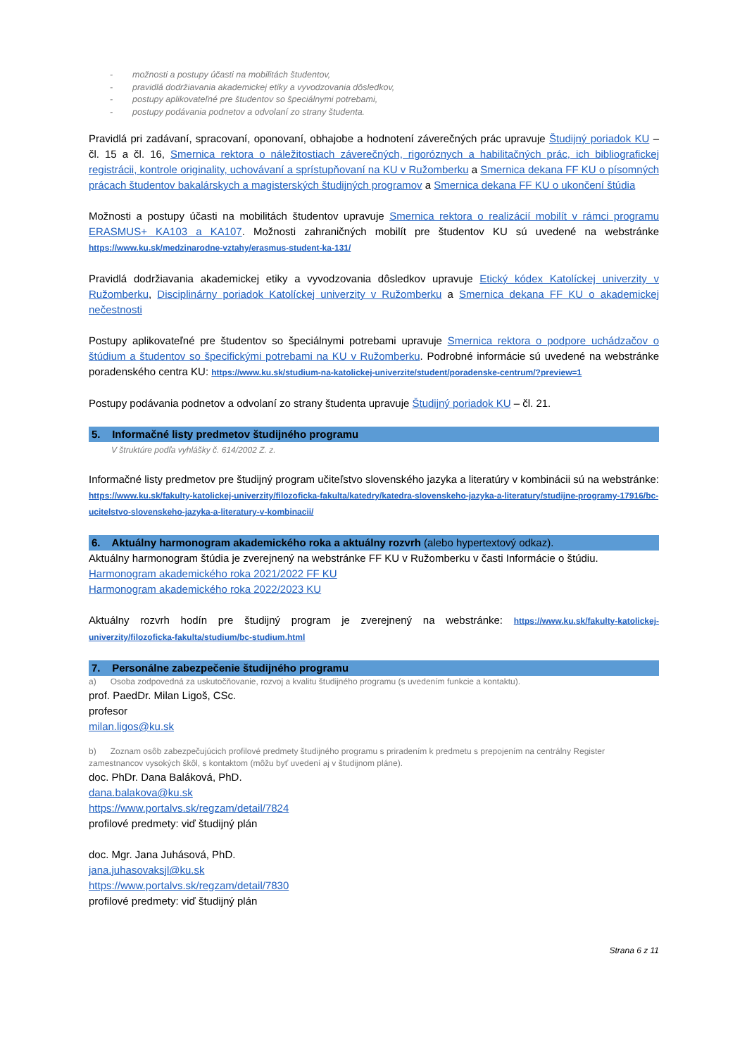- možnosti a postupy účasti na mobilitách študentov,
- pravidlá dodržiavania akademickej etiky a vyvodzovania dôsledkov,
- postupy aplikovateľné pre študentov so špeciálnymi potrebami,
- postupy podávania podnetov a odvolaní zo strany študenta.
Pravidlá pri zadávaní, spracovaní, oponovaní, obhajobe a hodnotení záverečných prác upravuje Študijný poriadok KU – čl. 15 a čl. 16, Smernica rektora o náležitostiach záverečných, rigoróznych a habilitačných prác, ich bibliografickej registrácii, kontrole originality, uchovávaní a sprístupňovaní na KU v Ružomberku a Smernica dekana FF KU o písomných prácach študentov bakalárskych a magisterských študijných programov a Smernica dekana FF KU o ukončení štúdia
Možnosti a postupy účasti na mobilitách študentov upravuje Smernica rektora o realizácií mobilít v rámci programu ERASMUS+ KA103 a KA107. Možnosti zahraničných mobilít pre študentov KU sú uvedené na webstránke https://www.ku.sk/medzinarodne-vztahy/erasmus-student-ka-131/
Pravidlá dodržiavania akademickej etiky a vyvodzovania dôsledkov upravuje Etický kódex Katolíckej univerzity v Ružomberku, Disciplinárny poriadok Katolíckej univerzity v Ružomberku a Smernica dekana FF KU o akademickej nečestnosti
Postupy aplikovateľné pre študentov so špeciálnymi potrebami upravuje Smernica rektora o podpore uchádzačov o štúdium a študentov so špecifickými potrebami na KU v Ružomberku. Podrobné informácie sú uvedené na webstránke poradenského centra KU: https://www.ku.sk/studium-na-katolickej-univerzite/student/poradenske-centrum/?preview=1
Postupy podávania podnetov a odvolaní zo strany študenta upravuje Študijný poriadok KU – čl. 21.
5. Informačné listy predmetov študijného programu
V štruktúre podľa vyhlášky č. 614/2002 Z. z.
Informačné listy predmetov pre študijný program učiteľstvo slovenského jazyka a literatúry v kombinácii sú na webstránke: https://www.ku.sk/fakulty-katolickej-univerzity/filozoficka-fakulta/katedry/katedra-slovenskeho-jazyka-a-literatury/studijne-programy-17916/bc-ucitelstvo-slovenskeho-jazyka-a-literatury-v-kombinacii/
6. Aktuálny harmonogram akademického roka a aktuálny rozvrh (alebo hypertextový odkaz).
Aktuálny harmonogram štúdia je zverejnený na webstránke FF KU v Ružomberku v časti Informácie o štúdiu.
Harmonogram akademického roka 2021/2022 FF KU
Harmonogram akademického roka 2022/2023 KU
Aktuálny rozvrh hodín pre študijný program je zverejnený na webstránke: https://www.ku.sk/fakulty-katolickej-univerzity/filozoficka-fakulta/studium/bc-studium.html
7. Personálne zabezpečenie študijného programu
a) Osoba zodpovedná za uskutočňovanie, rozvoj a kvalitu študijného programu (s uvedením funkcie a kontaktu).
prof. PaedDr. Milan Ligoš, CSc.
profesor
milan.ligos@ku.sk
b) Zoznam osôb zabezpečujúcich profilové predmety študijného programu s priradením k predmetu s prepojením na centrálny Register zamestnancov vysokých škôl, s kontaktom (môžu byť uvedení aj v študijnom pláne).
doc. PhDr. Dana Baláková, PhD.
dana.balakova@ku.sk
https://www.portalvs.sk/regzam/detail/7824
profilové predmety: viď študijný plán
doc. Mgr. Jana Juhásová, PhD.
jana.juhasovaksjl@ku.sk
https://www.portalvs.sk/regzam/detail/7830
profilové predmety: viď študijný plán
Strana 6 z 11